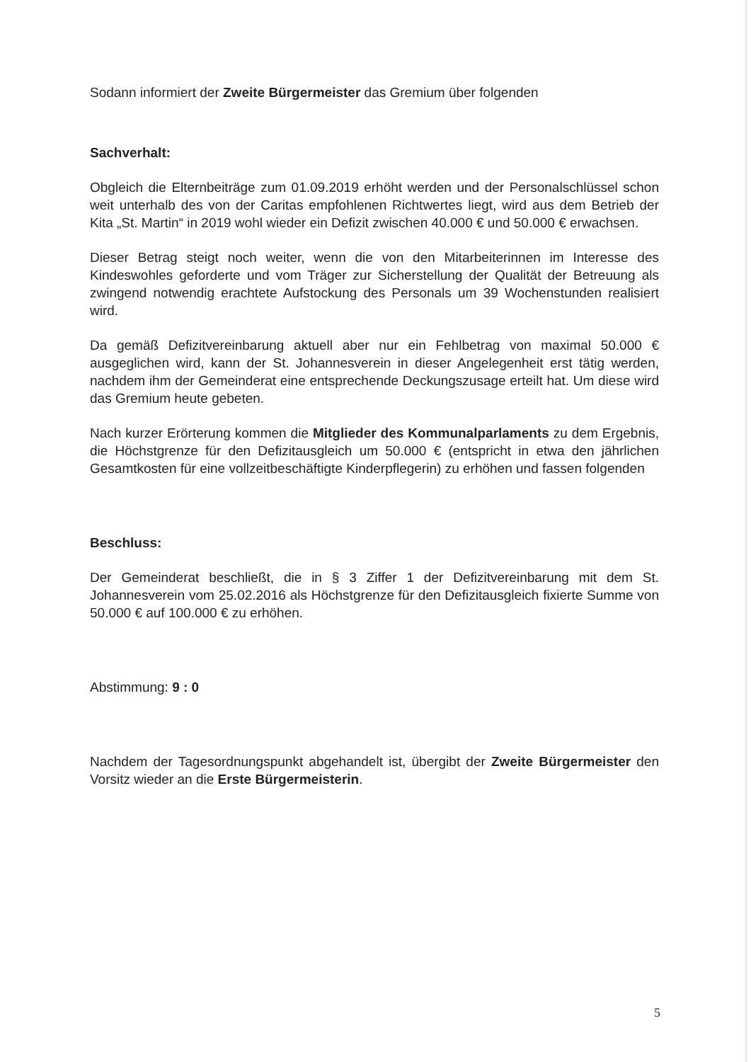Sodann informiert der Zweite Bürgermeister das Gremium über folgenden
Sachverhalt:
Obgleich die Elternbeiträge zum 01.09.2019 erhöht werden und der Personal­schlüssel schon weit unterhalb des von der Caritas empfohlenen Richtwertes liegt, wird aus dem Betrieb der Kita „St. Martin“ in 2019 wohl wieder ein Defizit zwischen 40.000 € und 50.000 € erwachsen.
Dieser Betrag steigt noch weiter, wenn die von den Mitarbeiterinnen im Interesse des Kindeswohles geforderte und vom Träger zur Sicherstellung der Qualität der Betreuung als zwingend notwendig erachtete Aufstockung des Personals um 39 Wochenstunden realisiert wird.
Da gemäß Defizitvereinbarung aktuell aber nur ein Fehlbetrag von maximal 50.000 € ausgeglichen wird, kann der St. Johannesverein in dieser Angelegenheit erst tätig werden, nachdem ihm der Gemeinderat eine entsprechende Deckungszusage erteilt hat. Um diese wird das Gremium heute gebeten.
Nach kurzer Erörterung kommen die Mitglieder des Kommunalparlaments zu dem Ergebnis, die Höchstgrenze für den Defizitausgleich um 50.000 € (entspricht in etwa den jährlichen Gesamtkosten für eine vollzeitbeschäftigte Kinderpflegerin) zu erhöhen und fassen folgenden
Beschluss:
Der Gemeinderat beschließt, die in § 3 Ziffer 1 der Defizitvereinbarung mit dem St. Johannesverein vom 25.02.2016 als Höchstgrenze für den Defizitausgleich fixierte Summe von 50.000 € auf 100.000 € zu erhöhen.
Abstimmung: 9 : 0
Nachdem der Tagesordnungspunkt abgehandelt ist, übergibt der Zweite Bürgermeister den Vorsitz wieder an die Erste Bürgermeisterin.
5